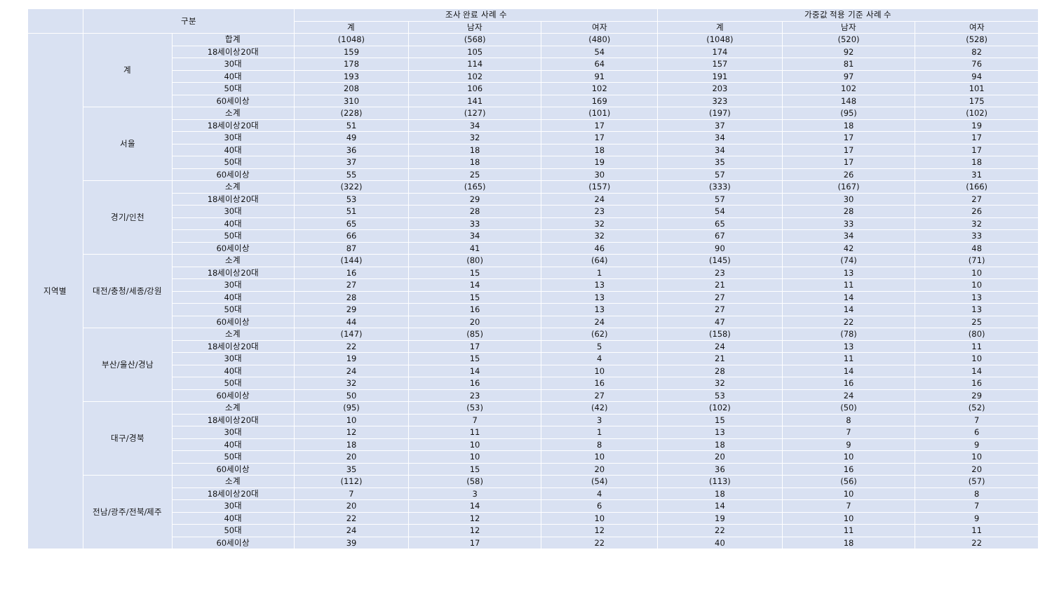| | 구분 | | 조사 완료 사례 수 | | | 가중값 적용 기준 사례 수 | | |
| --- | --- | --- | --- | --- | --- | --- | --- | --- |
| | | | 계 | 남자 | 여자 | 계 | 남자 | 여자 |
| 지역별 | 계 | 합계 | (1048) | (568) | (480) | (1048) | (520) | (528) |
| | | 18세이상20대 | 159 | 105 | 54 | 174 | 92 | 82 |
| | | 30대 | 178 | 114 | 64 | 157 | 81 | 76 |
| | | 40대 | 193 | 102 | 91 | 191 | 97 | 94 |
| | | 50대 | 208 | 106 | 102 | 203 | 102 | 101 |
| | | 60세이상 | 310 | 141 | 169 | 323 | 148 | 175 |
| | 서울 | 소계 | (228) | (127) | (101) | (197) | (95) | (102) |
| | | 18세이상20대 | 51 | 34 | 17 | 37 | 18 | 19 |
| | | 30대 | 49 | 32 | 17 | 34 | 17 | 17 |
| | | 40대 | 36 | 18 | 18 | 34 | 17 | 17 |
| | | 50대 | 37 | 18 | 19 | 35 | 17 | 18 |
| | | 60세이상 | 55 | 25 | 30 | 57 | 26 | 31 |
| | 경기/인천 | 소계 | (322) | (165) | (157) | (333) | (167) | (166) |
| | | 18세이상20대 | 53 | 29 | 24 | 57 | 30 | 27 |
| | | 30대 | 51 | 28 | 23 | 54 | 28 | 26 |
| | | 40대 | 65 | 33 | 32 | 65 | 33 | 32 |
| | | 50대 | 66 | 34 | 32 | 67 | 34 | 33 |
| | | 60세이상 | 87 | 41 | 46 | 90 | 42 | 48 |
| | 대전/충청/세종/강원 | 소계 | (144) | (80) | (64) | (145) | (74) | (71) |
| | | 18세이상20대 | 16 | 15 | 1 | 23 | 13 | 10 |
| | | 30대 | 27 | 14 | 13 | 21 | 11 | 10 |
| | | 40대 | 28 | 15 | 13 | 27 | 14 | 13 |
| | | 50대 | 29 | 16 | 13 | 27 | 14 | 13 |
| | | 60세이상 | 44 | 20 | 24 | 47 | 22 | 25 |
| | 부산/울산/경남 | 소계 | (147) | (85) | (62) | (158) | (78) | (80) |
| | | 18세이상20대 | 22 | 17 | 5 | 24 | 13 | 11 |
| | | 30대 | 19 | 15 | 4 | 21 | 11 | 10 |
| | | 40대 | 24 | 14 | 10 | 28 | 14 | 14 |
| | | 50대 | 32 | 16 | 16 | 32 | 16 | 16 |
| | | 60세이상 | 50 | 23 | 27 | 53 | 24 | 29 |
| | 대구/경북 | 소계 | (95) | (53) | (42) | (102) | (50) | (52) |
| | | 18세이상20대 | 10 | 7 | 3 | 15 | 8 | 7 |
| | | 30대 | 12 | 11 | 1 | 13 | 7 | 6 |
| | | 40대 | 18 | 10 | 8 | 18 | 9 | 9 |
| | | 50대 | 20 | 10 | 10 | 20 | 10 | 10 |
| | | 60세이상 | 35 | 15 | 20 | 36 | 16 | 20 |
| | 전남/광주/전북/제주 | 소계 | (112) | (58) | (54) | (113) | (56) | (57) |
| | | 18세이상20대 | 7 | 3 | 4 | 18 | 10 | 8 |
| | | 30대 | 20 | 14 | 6 | 14 | 7 | 7 |
| | | 40대 | 22 | 12 | 10 | 19 | 10 | 9 |
| | | 50대 | 24 | 12 | 12 | 22 | 11 | 11 |
| | | 60세이상 | 39 | 17 | 22 | 40 | 18 | 22 |